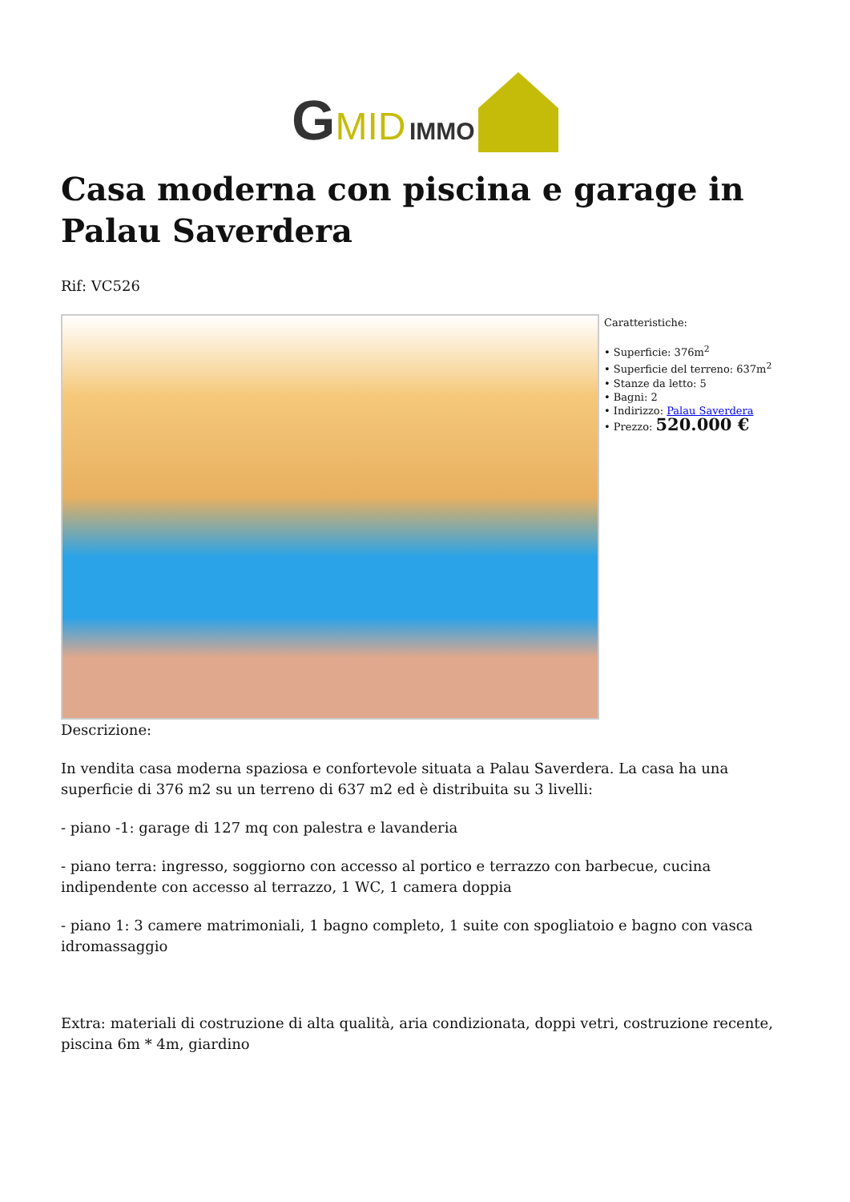GMID IMMO
Casa moderna con piscina e garage in Palau Saverdera
Rif: VC526
Caratteristiche:
• Superficie: 376m<sup>2</sup>
• Superficie del terreno: 637m<sup>2</sup>
• Stanze da letto: 5
• Bagni: 2
• Indirizzo: Palau Saverdera
• Prezzo: 520.000 €
Descrizione:
In vendita casa moderna spaziosa e confortevole situata a Palau Saverdera. La casa ha una superficie di 376 m2 su un terreno di 637 m2 ed è distribuita su 3 livelli:
- piano -1: garage di 127 mq con palestra e lavanderia
- piano terra: ingresso, soggiorno con accesso al portico e terrazzo con barbecue, cucina indipendente con accesso al terrazzo, 1 WC, 1 camera doppia
- piano 1: 3 camere matrimoniali, 1 bagno completo, 1 suite con spogliatoio e bagno con vasca idromassaggio
Extra: materiali di costruzione di alta qualità, aria condizionata, doppi vetri, costruzione recente, piscina 6m * 4m, giardino